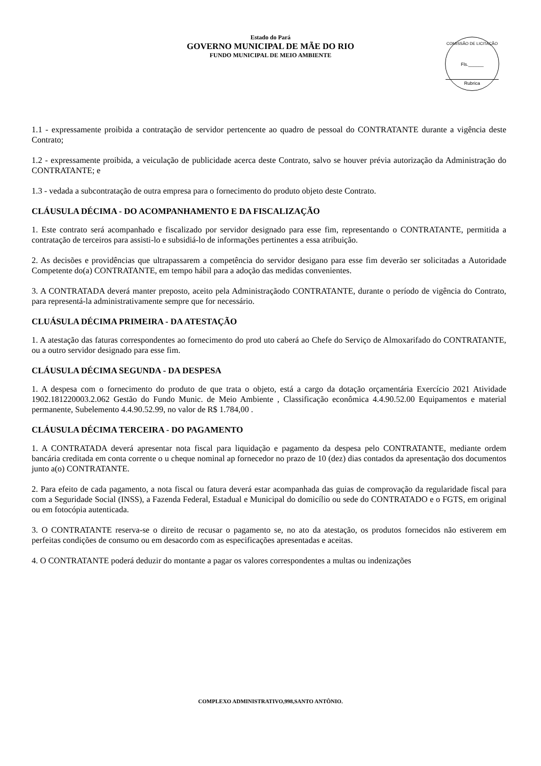Estado do Pará
GOVERNO MUNICIPAL DE MÃE DO RIO
FUNDO MUNICIPAL DE MEIO AMBIENTE
COMISSÃO DE LICITAÇÃO
Fls.______
Rubrica
1.1 - expressamente proibida a contratação de servidor pertencente ao quadro de pessoal do CONTRATANTE durante a vigência deste Contrato;
1.2 - expressamente proibida, a veiculação de publicidade acerca deste Contrato, salvo se houver prévia autorização da Administração do CONTRATANTE; e
1.3 - vedada a subcontratação de outra empresa para o fornecimento do produto objeto deste Contrato.
CLÁUSULA DÉCIMA - DO ACOMPANHAMENTO E DA FISCALIZAÇÃO
1. Este contrato será acompanhado e fiscalizado por servidor designado para esse fim, representando o CONTRATANTE, permitida a contratação de terceiros para assisti-lo e subsidiá-lo de informações pertinentes a essa atribuição.
2. As decisões e providências que ultrapassarem a competência do servidor desigano para esse fim deverão ser solicitadas a Autoridade Competente do(a) CONTRATANTE, em tempo hábil para a adoção das medidas convenientes.
3. A CONTRATADA deverá manter preposto, aceito pela Administraçãodo CONTRATANTE, durante o período de vigência do Contrato, para representá-la administrativamente sempre que for necessário.
CLUÁSULA DÉCIMA PRIMEIRA - DA ATESTAÇÃO
1. A atestação das faturas correspondentes ao fornecimento do prod uto caberá ao Chefe do Serviço de Almoxarifado do CONTRATANTE, ou a outro servidor designado para esse fim.
CLÁUSULA DÉCIMA SEGUNDA - DA DESPESA
1. A despesa com o fornecimento do produto de que trata o objeto, está a cargo da dotação orçamentária Exercício 2021 Atividade 1902.181220003.2.062 Gestão do Fundo Munic. de Meio Ambiente , Classificação econômica 4.4.90.52.00 Equipamentos e material permanente, Subelemento 4.4.90.52.99, no valor de R$ 1.784,00 .
CLÁUSULA DÉCIMA TERCEIRA - DO PAGAMENTO
1. A CONTRATADA deverá apresentar nota fiscal para liquidação e pagamento da despesa pelo CONTRATANTE, mediante ordem bancária creditada em conta corrente o u cheque nominal ap fornecedor no prazo de 10 (dez) dias contados da apresentação dos documentos junto a(o) CONTRATANTE.
2. Para efeito de cada pagamento, a nota fiscal ou fatura deverá estar acompanhada das guias de comprovação da regularidade fiscal para com a Seguridade Social (INSS), a Fazenda Federal, Estadual e Municipal do domicílio ou sede do CONTRATADO e o FGTS, em original ou em fotocópia autenticada.
3. O CONTRATANTE reserva-se o direito de recusar o pagamento se, no ato da atestação, os produtos fornecidos não estiverem em perfeitas condições de consumo ou em desacordo com as especificações apresentadas e aceitas.
4. O CONTRATANTE poderá deduzir do montante a pagar os valores correspondentes a multas ou indenizações
COMPLEXO ADMINISTRATIVO,998,SANTO ANTÔNIO.